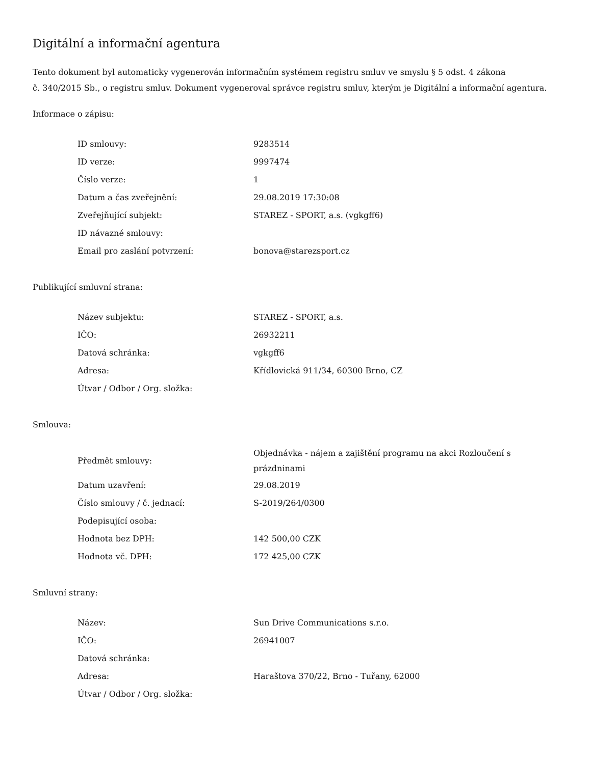Digitální a informační agentura
Tento dokument byl automaticky vygenerován informačním systémem registru smluv ve smyslu § 5 odst. 4 zákona
č. 340/2015 Sb., o registru smluv. Dokument vygeneroval správce registru smluv, kterým je Digitální a informační agentura.
Informace o zápisu:
| ID smlouvy: | 9283514 |
| ID verze: | 9997474 |
| Číslo verze: | 1 |
| Datum a čas zveřejnění: | 29.08.2019 17:30:08 |
| Zveřejňující subjekt: | STAREZ - SPORT, a.s. (vgkgff6) |
| ID návazné smlouvy: | |
| Email pro zaslání potvrzení: | bonova@starezsport.cz |
Publikující smluvní strana:
| Název subjektu: | STAREZ - SPORT, a.s. |
| IČO: | 26932211 |
| Datová schránka: | vgkgff6 |
| Adresa: | Křídlovická 911/34, 60300 Brno, CZ |
| Útvar / Odbor / Org. složka: | |
Smlouva:
| Předmět smlouvy: | Objednávka - nájem a zajištění programu na akci Rozloučení s prázdninami |
| Datum uzavření: | 29.08.2019 |
| Číslo smlouvy / č. jednací: | S-2019/264/0300 |
| Podepisující osoba: | |
| Hodnota bez DPH: | 142 500,00 CZK |
| Hodnota vč. DPH: | 172 425,00 CZK |
Smluvní strany:
| Název: | Sun Drive Communications s.r.o. |
| IČO: | 26941007 |
| Datová schránka: | |
| Adresa: | Haraštova 370/22, Brno - Tuřany, 62000 |
| Útvar / Odbor / Org. složka: | |